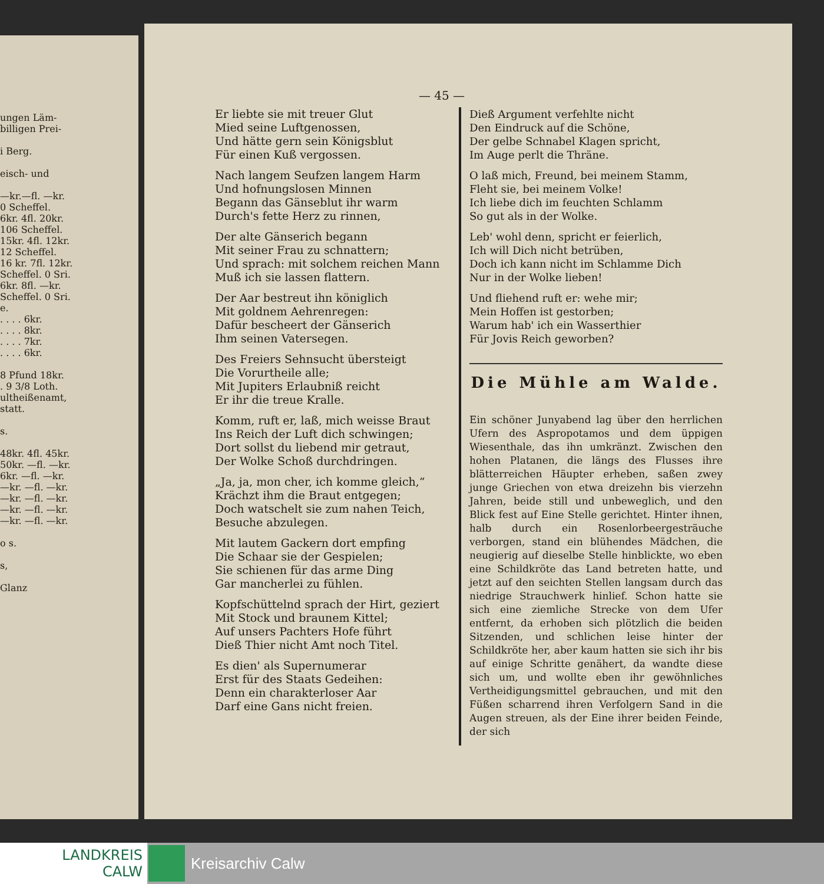ungen Läm-
billigen Prei-
i Berg.
eisch- und
—kr.—fl. —kr.
0 Scheffel.
6kr. 4fl. 20kr.
106 Scheffel.
15kr. 4fl. 12kr.
12 Scheffel.
16 kr. 7fl. 12kr.
Scheffel. 0 Sri.
6kr. 8fl. —kr.
Scheffel. 0 Sri.
e.
. . . . 6kr.
. . . . 8kr.
. . . . 7kr.
. . . . 6kr.
8 Pfund 18kr.
. 9 3/8 Loth.
ultheißenamt,
statt.
s.
48kr. 4fl. 45kr.
50kr. —fl. —kr.
6kr. —fl. —kr.
—kr. —fl. —kr.
—kr. —fl. —kr.
—kr. —fl. —kr.
—kr. —fl. —kr.
o s.
s,
Glanz
— 45 —
Er liebte sie mit treuer Glut
Mied seine Luftgenossen,
Und hätte gern sein Königsblut
Für einen Kuß vergossen.
Nach langem Seufzen langem Harm
Und hofnungslosen Minnen
Begann das Gänseblut ihr warm
Durch's fette Herz zu rinnen,
Der alte Gänserich begann
Mit seiner Frau zu schnattern;
Und sprach: mit solchem reichen Mann
Muß ich sie lassen flattern.
Der Aar bestreut ihn königlich
Mit goldnem Aehrenregen:
Dafür bescheert der Gänserich
Ihm seinen Vatersegen.
Des Freiers Sehnsucht übersteigt
Die Vorurtheile alle;
Mit Jupiters Erlaubniß reicht
Er ihr die treue Kralle.
Komm, ruft er, laß, mich weisse Braut
Ins Reich der Luft dich schwingen;
Dort sollst du liebend mir getraut,
Der Wolke Schoß durchdringen.
„Ja, ja, mon cher, ich komme gleich,“
Krächzt ihm die Braut entgegen;
Doch watschelt sie zum nahen Teich,
Besuche abzulegen.
Mit lautem Gackern dort empfing
Die Schaar sie der Gespielen;
Sie schienen für das arme Ding
Gar mancherlei zu fühlen.
Kopfschüttelnd sprach der Hirt, geziert
Mit Stock und braunem Kittel;
Auf unsers Pachters Hofe führt
Dieß Thier nicht Amt noch Titel.
Es dien' als Supernumerar
Erst für des Staats Gedeihen:
Denn ein charakterloser Aar
Darf eine Gans nicht freien.
Dieß Argument verfehlte nicht
Den Eindruck auf die Schöne,
Der gelbe Schnabel Klagen spricht,
Im Auge perlt die Thräne.
O laß mich, Freund, bei meinem Stamm,
Fleht sie, bei meinem Volke!
Ich liebe dich im feuchten Schlamm
So gut als in der Wolke.
Leb' wohl denn, spricht er feierlich,
Ich will Dich nicht betrüben,
Doch ich kann nicht im Schlamme Dich
Nur in der Wolke lieben!
Und fliehend ruft er: wehe mir;
Mein Hoffen ist gestorben;
Warum hab' ich ein Wasserthier
Für Jovis Reich geworben?
Die Mühle am Walde.
Ein schöner Junyabend lag über den herrlichen Ufern des Aspropotamos und dem üppigen Wiesenthale, das ihn umkränzt. Zwischen den hohen Platanen, die längs des Flusses ihre blätterreichen Häupter erheben, saßen zwey junge Griechen von etwa dreizehn bis vierzehn Jahren, beide still und unbeweglich, und den Blick fest auf Eine Stelle gerichtet. Hinter ihnen, halb durch ein Rosenlorbeergesträuche verborgen, stand ein blühendes Mädchen, die neugierig auf dieselbe Stelle hinblickte, wo eben eine Schildkröte das Land betreten hatte, und jetzt auf den seichten Stellen langsam durch das niedrige Strauchwerk hinlief. Schon hatte sie sich eine ziemliche Strecke von dem Ufer entfernt, da erhoben sich plötzlich die beiden Sitzenden, und schlichen leise hinter der Schildkröte her, aber kaum hatten sie sich ihr bis auf einige Schritte genähert, da wandte diese sich um, und wollte eben ihr gewöhnliches Vertheidigungsmittel gebrauchen, und mit den Füßen scharrend ihren Verfolgern Sand in die Augen streuen, als der Eine ihrer beiden Feinde, der sich
LANDKREIS
CALW
Kreisarchiv Calw